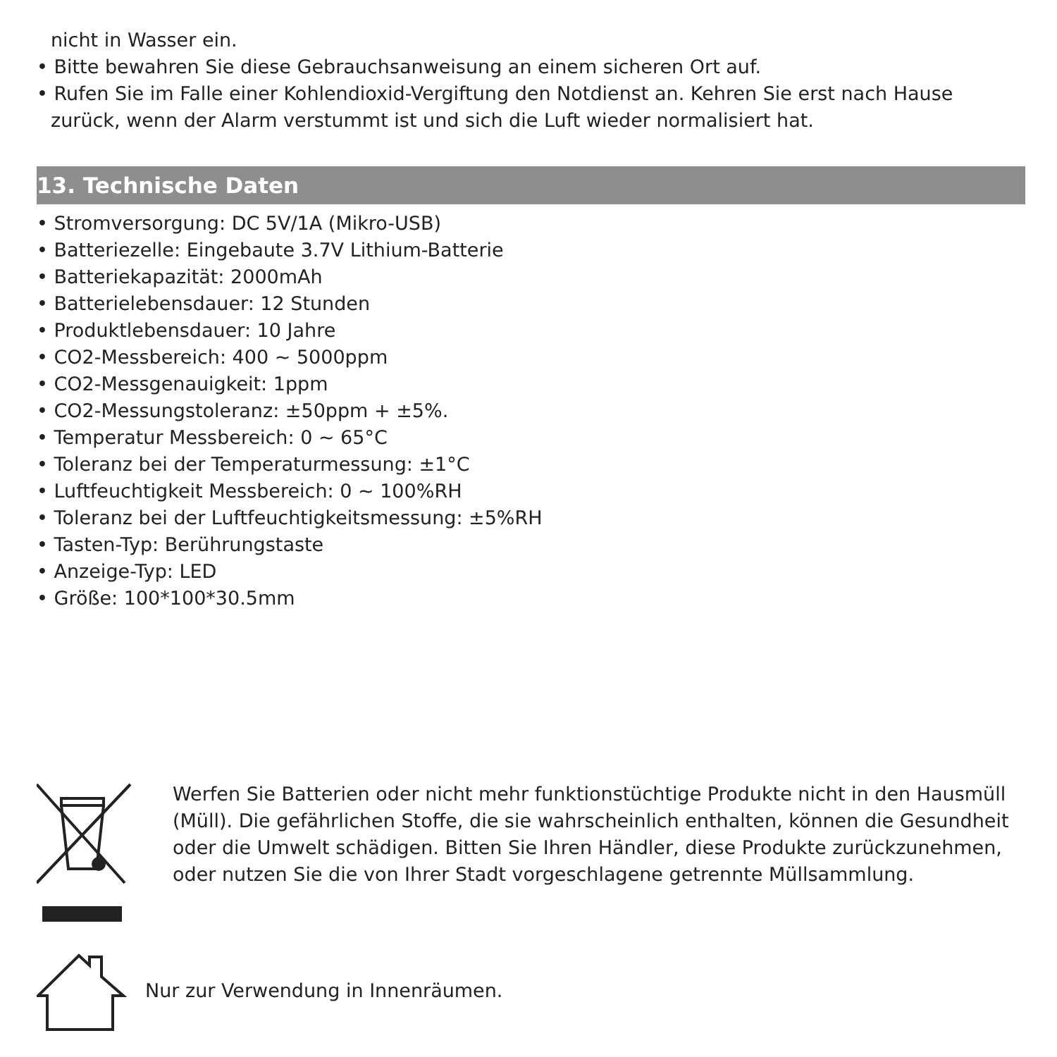nicht in Wasser ein.
• Bitte bewahren Sie diese Gebrauchsanweisung an einem sicheren Ort auf.
• Rufen Sie im Falle einer Kohlendioxid-Vergiftung den Notdienst an. Kehren Sie erst nach Hause zurück, wenn der Alarm verstummt ist und sich die Luft wieder normalisiert hat.
13. Technische Daten
• Stromversorgung: DC 5V/1A (Mikro-USB)
• Batteriezelle: Eingebaute 3.7V Lithium-Batterie
• Batteriekapazität: 2000mAh
• Batterielebensdauer: 12 Stunden
• Produktlebensdauer: 10 Jahre
• CO2-Messbereich: 400 ~ 5000ppm
• CO2-Messgenauigkeit: 1ppm
• CO2-Messungstoleranz: ±50ppm + ±5%.
• Temperatur Messbereich: 0 ~ 65°C
• Toleranz bei der Temperaturmessung: ±1°C
• Luftfeuchtigkeit Messbereich: 0 ~ 100%RH
• Toleranz bei der Luftfeuchtigkeitsmessung: ±5%RH
• Tasten-Typ: Berührungstaste
• Anzeige-Typ: LED
• Größe: 100*100*30.5mm
Werfen Sie Batterien oder nicht mehr funktionstüchtige Produkte nicht in den Hausmüll (Müll). Die gefährlichen Stoffe, die sie wahrscheinlich enthalten, können die Gesundheit oder die Umwelt schädigen. Bitten Sie Ihren Händler, diese Produkte zurückzunehmen, oder nutzen Sie die von Ihrer Stadt vorgeschlagene getrennte Müllsammlung.
Nur zur Verwendung in Innenräumen.